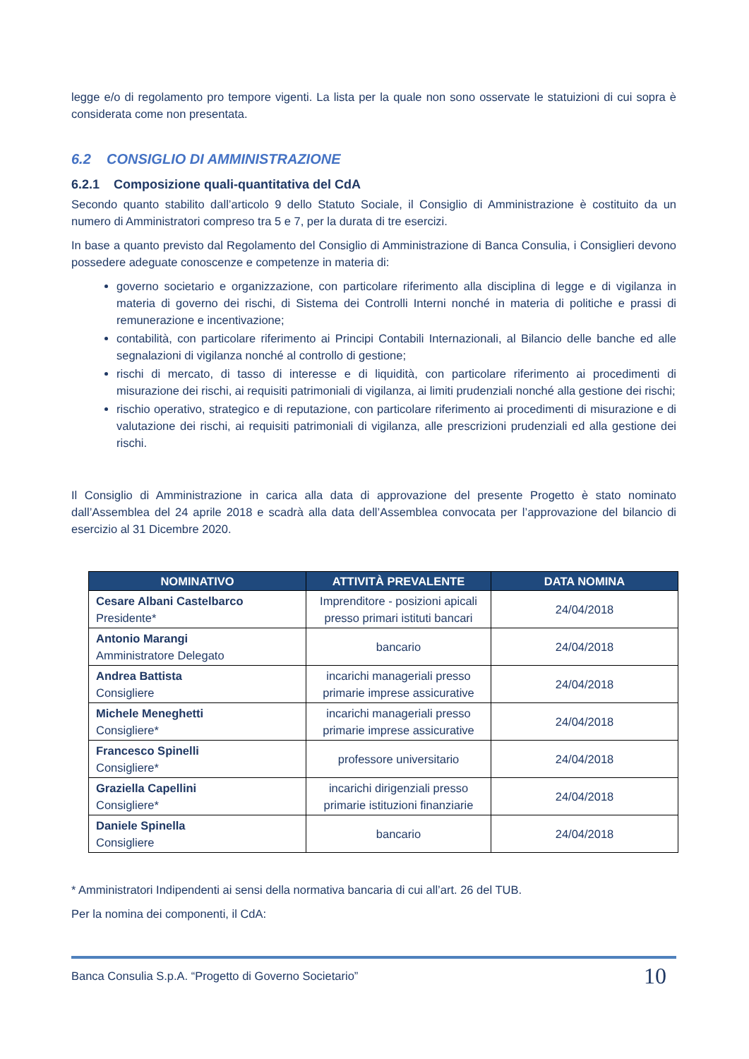legge e/o di regolamento pro tempore vigenti. La lista per la quale non sono osservate le statuizioni di cui sopra è considerata come non presentata.
6.2 CONSIGLIO DI AMMINISTRAZIONE
6.2.1 Composizione quali-quantitativa del CdA
Secondo quanto stabilito dall’articolo 9 dello Statuto Sociale, il Consiglio di Amministrazione è costituito da un numero di Amministratori compreso tra 5 e 7, per la durata di tre esercizi.
In base a quanto previsto dal Regolamento del Consiglio di Amministrazione di Banca Consulia, i Consiglieri devono possedere adeguate conoscenze e competenze in materia di:
governo societario e organizzazione, con particolare riferimento alla disciplina di legge e di vigilanza in materia di governo dei rischi, di Sistema dei Controlli Interni nonché in materia di politiche e prassi di remunerazione e incentivazione;
contabilità, con particolare riferimento ai Principi Contabili Internazionali, al Bilancio delle banche ed alle segnalazioni di vigilanza nonché al controllo di gestione;
rischi di mercato, di tasso di interesse e di liquidità, con particolare riferimento ai procedimenti di misurazione dei rischi, ai requisiti patrimoniali di vigilanza, ai limiti prudenziali nonché alla gestione dei rischi;
rischio operativo, strategico e di reputazione, con particolare riferimento ai procedimenti di misurazione e di valutazione dei rischi, ai requisiti patrimoniali di vigilanza, alle prescrizioni prudenziali ed alla gestione dei rischi.
Il Consiglio di Amministrazione in carica alla data di approvazione del presente Progetto è stato nominato dall’Assemblea del 24 aprile 2018 e scadrà alla data dell’Assemblea convocata per l’approvazione del bilancio di esercizio al 31 Dicembre 2020.
| NOMINATIVO | ATTIVITÀ PREVALENTE | DATA NOMINA |
| --- | --- | --- |
| Cesare Albani Castelbarco Presidente* | Imprenditore - posizioni apicali presso primari istituti bancari | 24/04/2018 |
| Antonio Marangi Amministratore Delegato | bancario | 24/04/2018 |
| Andrea Battista Consigliere | incarichi manageriali presso primarie imprese assicurative | 24/04/2018 |
| Michele Meneghetti Consigliere* | incarichi manageriali presso primarie imprese assicurative | 24/04/2018 |
| Francesco Spinelli Consigliere* | professore universitario | 24/04/2018 |
| Graziella Capellini Consigliere* | incarichi dirigenziali presso primarie istituzioni finanziarie | 24/04/2018 |
| Daniele Spinella Consigliere | bancario | 24/04/2018 |
* Amministratori Indipendenti ai sensi della normativa bancaria di cui all’art. 26 del TUB.
Per la nomina dei componenti, il CdA:
Banca Consulia S.p.A. “Progetto di Governo Societario” 10